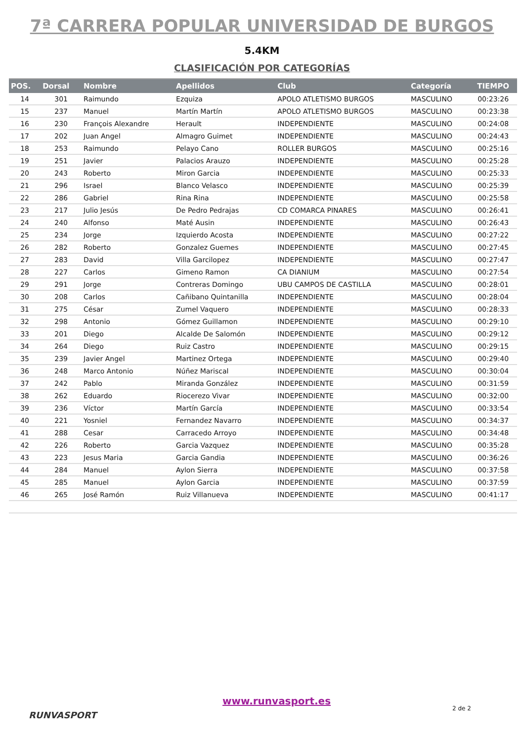7ª CARRERA POPULAR UNIVERSIDAD DE BURGOS
5.4KM
CLASIFICACIÓN POR CATEGORÍAS
| POS. | Dorsal | Nombre | Apellidos | Club | Categoría | TIEMPO |
| --- | --- | --- | --- | --- | --- | --- |
| 14 | 301 | Raimundo | Ezquiza | APOLO ATLETISMO BURGOS | MASCULINO | 00:23:26 |
| 15 | 237 | Manuel | Martín Martín | APOLO ATLETISMO BURGOS | MASCULINO | 00:23:38 |
| 16 | 230 | François Alexandre | Herault | INDEPENDIENTE | MASCULINO | 00:24:08 |
| 17 | 202 | Juan Angel | Almagro Guimet | INDEPENDIENTE | MASCULINO | 00:24:43 |
| 18 | 253 | Raimundo | Pelayo Cano | ROLLER BURGOS | MASCULINO | 00:25:16 |
| 19 | 251 | Javier | Palacios Arauzo | INDEPENDIENTE | MASCULINO | 00:25:28 |
| 20 | 243 | Roberto | Miron Garcia | INDEPENDIENTE | MASCULINO | 00:25:33 |
| 21 | 296 | Israel | Blanco Velasco | INDEPENDIENTE | MASCULINO | 00:25:39 |
| 22 | 286 | Gabriel | Rina Rina | INDEPENDIENTE | MASCULINO | 00:25:58 |
| 23 | 217 | Julio Jesús | De Pedro Pedrajas | CD COMARCA PINARES | MASCULINO | 00:26:41 |
| 24 | 240 | Alfonso | Maté Ausin | INDEPENDIENTE | MASCULINO | 00:26:43 |
| 25 | 234 | Jorge | Izquierdo Acosta | INDEPENDIENTE | MASCULINO | 00:27:22 |
| 26 | 282 | Roberto | Gonzalez Guemes | INDEPENDIENTE | MASCULINO | 00:27:45 |
| 27 | 283 | David | Villa Garcilopez | INDEPENDIENTE | MASCULINO | 00:27:47 |
| 28 | 227 | Carlos | Gimeno Ramon | CA DIANIUM | MASCULINO | 00:27:54 |
| 29 | 291 | Jorge | Contreras Domingo | UBU CAMPOS DE CASTILLA | MASCULINO | 00:28:01 |
| 30 | 208 | Carlos | Cañibano Quintanilla | INDEPENDIENTE | MASCULINO | 00:28:04 |
| 31 | 275 | César | Zumel Vaquero | INDEPENDIENTE | MASCULINO | 00:28:33 |
| 32 | 298 | Antonio | Gómez Guillamon | INDEPENDIENTE | MASCULINO | 00:29:10 |
| 33 | 201 | Diego | Alcalde De Salomón | INDEPENDIENTE | MASCULINO | 00:29:12 |
| 34 | 264 | Diego | Ruiz Castro | INDEPENDIENTE | MASCULINO | 00:29:15 |
| 35 | 239 | Javier Angel | Martinez Ortega | INDEPENDIENTE | MASCULINO | 00:29:40 |
| 36 | 248 | Marco Antonio | Núñez Mariscal | INDEPENDIENTE | MASCULINO | 00:30:04 |
| 37 | 242 | Pablo | Miranda González | INDEPENDIENTE | MASCULINO | 00:31:59 |
| 38 | 262 | Eduardo | Riocerezo Vivar | INDEPENDIENTE | MASCULINO | 00:32:00 |
| 39 | 236 | Víctor | Martín García | INDEPENDIENTE | MASCULINO | 00:33:54 |
| 40 | 221 | Yosniel | Fernandez Navarro | INDEPENDIENTE | MASCULINO | 00:34:37 |
| 41 | 288 | Cesar | Carracedo Arroyo | INDEPENDIENTE | MASCULINO | 00:34:48 |
| 42 | 226 | Roberto | Garcia Vazquez | INDEPENDIENTE | MASCULINO | 00:35:28 |
| 43 | 223 | Jesus Maria | Garcia Gandia | INDEPENDIENTE | MASCULINO | 00:36:26 |
| 44 | 284 | Manuel | Aylon Sierra | INDEPENDIENTE | MASCULINO | 00:37:58 |
| 45 | 285 | Manuel | Aylon Garcia | INDEPENDIENTE | MASCULINO | 00:37:59 |
| 46 | 265 | José Ramón | Ruiz Villanueva | INDEPENDIENTE | MASCULINO | 00:41:17 |
RUNVASPORT
www.runvasport.es
2 de 2